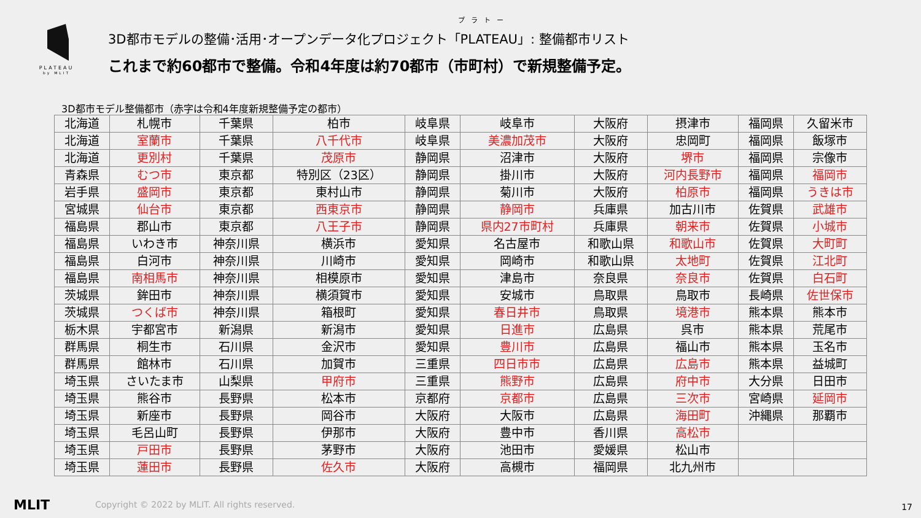PLATEAU
by MLIT
プラトー
3D都市モデルの整備･活用･オープンデータ化プロジェクト「PLATEAU」: 整備都市リスト
これまで約60都市で整備。令和4年度は約70都市（市町村）で新規整備予定。
3D都市モデル整備都市（赤字は令和4年度新規整備予定の都市）
| 北海道 | 札幌市 | 千葉県 | 柏市 | 岐阜県 | 岐阜市 | 大阪府 | 摂津市 | 福岡県 | 久留米市 |
| 北海道 | 室蘭市 | 千葉県 | 八千代市 | 岐阜県 | 美濃加茂市 | 大阪府 | 忠岡町 | 福岡県 | 飯塚市 |
| 北海道 | 更別村 | 千葉県 | 茂原市 | 静岡県 | 沼津市 | 大阪府 | 堺市 | 福岡県 | 宗像市 |
| 青森県 | むつ市 | 東京都 | 特別区（23区） | 静岡県 | 掛川市 | 大阪府 | 河内長野市 | 福岡県 | 福岡市 |
| 岩手県 | 盛岡市 | 東京都 | 東村山市 | 静岡県 | 菊川市 | 大阪府 | 柏原市 | 福岡県 | うきは市 |
| 宮城県 | 仙台市 | 東京都 | 西東京市 | 静岡県 | 静岡市 | 兵庫県 | 加古川市 | 佐賀県 | 武雄市 |
| 福島県 | 郡山市 | 東京都 | 八王子市 | 静岡県 | 県内27市町村 | 兵庫県 | 朝来市 | 佐賀県 | 小城市 |
| 福島県 | いわき市 | 神奈川県 | 横浜市 | 愛知県 | 名古屋市 | 和歌山県 | 和歌山市 | 佐賀県 | 大町町 |
| 福島県 | 白河市 | 神奈川県 | 川崎市 | 愛知県 | 岡崎市 | 和歌山県 | 太地町 | 佐賀県 | 江北町 |
| 福島県 | 南相馬市 | 神奈川県 | 相模原市 | 愛知県 | 津島市 | 奈良県 | 奈良市 | 佐賀県 | 白石町 |
| 茨城県 | 鉾田市 | 神奈川県 | 横須賀市 | 愛知県 | 安城市 | 鳥取県 | 鳥取市 | 長崎県 | 佐世保市 |
| 茨城県 | つくば市 | 神奈川県 | 箱根町 | 愛知県 | 春日井市 | 鳥取県 | 境港市 | 熊本県 | 熊本市 |
| 栃木県 | 宇都宮市 | 新潟県 | 新潟市 | 愛知県 | 日進市 | 広島県 | 呉市 | 熊本県 | 荒尾市 |
| 群馬県 | 桐生市 | 石川県 | 金沢市 | 愛知県 | 豊川市 | 広島県 | 福山市 | 熊本県 | 玉名市 |
| 群馬県 | 館林市 | 石川県 | 加賀市 | 三重県 | 四日市市 | 広島県 | 広島市 | 熊本県 | 益城町 |
| 埼玉県 | さいたま市 | 山梨県 | 甲府市 | 三重県 | 熊野市 | 広島県 | 府中市 | 大分県 | 日田市 |
| 埼玉県 | 熊谷市 | 長野県 | 松本市 | 京都府 | 京都市 | 広島県 | 三次市 | 宮崎県 | 延岡市 |
| 埼玉県 | 新座市 | 長野県 | 岡谷市 | 大阪府 | 大阪市 | 広島県 | 海田町 | 沖縄県 | 那覇市 |
| 埼玉県 | 毛呂山町 | 長野県 | 伊那市 | 大阪府 | 豊中市 | 香川県 | 高松市 | | |
| 埼玉県 | 戸田市 | 長野県 | 茅野市 | 大阪府 | 池田市 | 愛媛県 | 松山市 | | |
| 埼玉県 | 蓮田市 | 長野県 | 佐久市 | 大阪府 | 高槻市 | 福岡県 | 北九州市 | | |
MLIT
Copyright © 2022 by MLIT. All rights reserved.
17